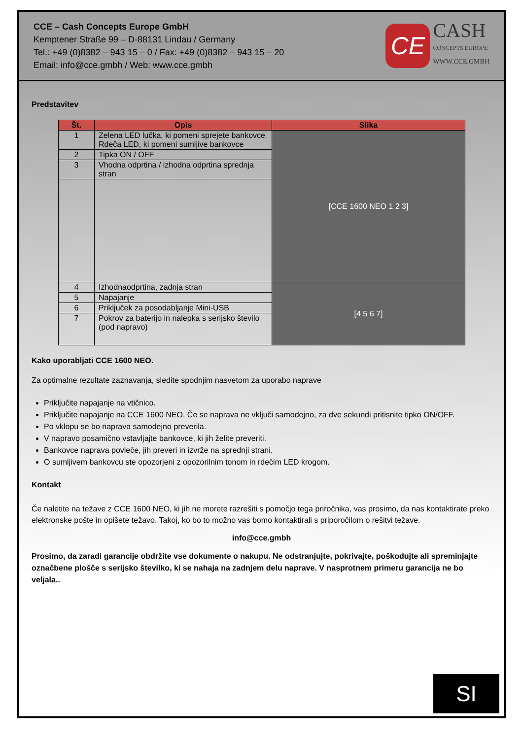CCE – Cash Concepts Europe GmbH
Kemptener Straße 99 – D-88131 Lindau / Germany
Tel.: +49 (0)8382 – 943 15 – 0 / Fax: +49 (0)8382 – 943 15 – 20
Email: info@cce.gmbh / Web: www.cce.gmbh
CE
CASH
CONCEPTS EUROPE
WWW.CCE.GMBH
Predstavitev
| Št. | Opis | Slika |
| --- | --- | --- |
| 1 | Zelena LED lučka, ki pomeni sprejete bankovce Rdeča LED, ki pomeni sumljive bankovce | [CCE 1600 NEO 1 2 3] |
| 2 | Tipka ON / OFF | |
| 3 | Vhodna odprtina / izhodna odprtina sprednja stran | |
| 4 | Izhodnaodprtina, zadnja stran | [4 5 6 7] |
| 5 | Napajanje | |
| 6 | Priključek za posodabljanje Mini-USB | |
| 7 | Pokrov za baterijo in nalepka s serijsko število (pod napravo) | |
Kako uporabljati CCE 1600 NEO.
Za optimalne rezultate zaznavanja, sledite spodnjim nasvetom za uporabo naprave
Priključite napajanje na vtičnico.
Priključite napajanje na CCE 1600 NEO. Če se naprava ne vključi samodejno, za dve sekundi pritisnite tipko ON/OFF.
Po vklopu se bo naprava samodejno preverila.
V napravo posamično vstavljajte bankovce, ki jih želite preveriti.
Bankovce naprava povleče, jih preveri in izvrže na sprednji strani.
O sumljivem bankovcu ste opozorjeni z opozorilnim tonom in rdečim LED krogom.
Kontakt
Če naletite na težave z CCE 1600 NEO, ki jih ne morete razrešiti s pomočjo tega priročnika, vas prosimo, da nas kontaktirate preko elektronske pošte in opišete težavo. Takoj, ko bo to možno vas bomo kontaktirali s priporočilom o rešitvi težave.
info@cce.gmbh
Prosimo, da zaradi garancije obdržite vse dokumente o nakupu. Ne odstranjujte, pokrivajte, poškodujte ali spreminjajte označbene plošče s serijsko številko, ki se nahaja na zadnjem delu naprave. V nasprotnem primeru garancija ne bo veljala..
SI